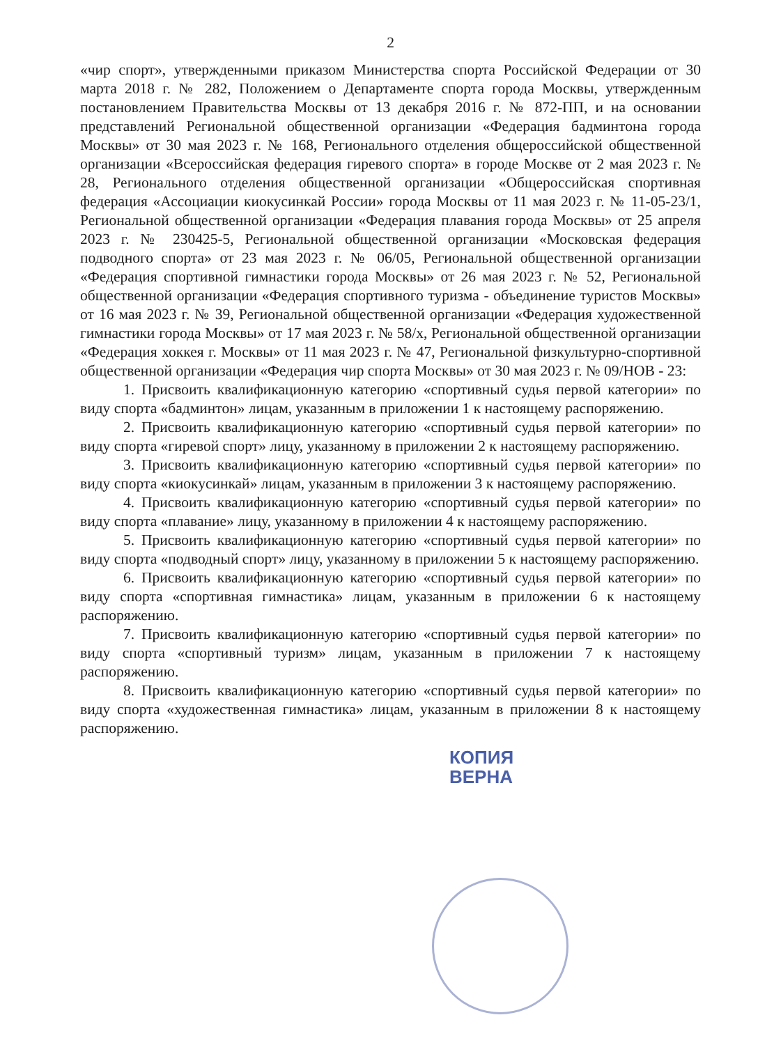2
«чир спорт», утвержденными приказом Министерства спорта Российской Федерации от 30 марта 2018 г. № 282, Положением о Департаменте спорта города Москвы, утвержденным постановлением Правительства Москвы от 13 декабря 2016 г. № 872-ПП, и на основании представлений Региональной общественной организации «Федерация бадминтона города Москвы» от 30 мая 2023 г. № 168, Регионального отделения общероссийской общественной организации «Всероссийская федерация гиревого спорта» в городе Москве от 2 мая 2023 г. № 28, Регионального отделения общественной организации «Общероссийская спортивная федерация «Ассоциации киокусинкай России» города Москвы от 11 мая 2023 г. № 11-05-23/1, Региональной общественной организации «Федерация плавания города Москвы» от 25 апреля 2023 г. № 230425-5, Региональной общественной организации «Московская федерация подводного спорта» от 23 мая 2023 г. № 06/05, Региональной общественной организации «Федерация спортивной гимнастики города Москвы» от 26 мая 2023 г. № 52, Региональной общественной организации «Федерация спортивного туризма - объединение туристов Москвы» от 16 мая 2023 г. № 39, Региональной общественной организации «Федерация художественной гимнастики города Москвы» от 17 мая 2023 г. № 58/х, Региональной общественной организации «Федерация хоккея г. Москвы» от 11 мая 2023 г. № 47, Региональной физкультурно-спортивной общественной организации «Федерация чир спорта Москвы» от 30 мая 2023 г. № 09/НОВ - 23:
1. Присвоить квалификационную категорию «спортивный судья первой категории» по виду спорта «бадминтон» лицам, указанным в приложении 1 к настоящему распоряжению.
2. Присвоить квалификационную категорию «спортивный судья первой категории» по виду спорта «гиревой спорт» лицу, указанному в приложении 2 к настоящему распоряжению.
3. Присвоить квалификационную категорию «спортивный судья первой категории» по виду спорта «киокусинкай» лицам, указанным в приложении 3 к настоящему распоряжению.
4. Присвоить квалификационную категорию «спортивный судья первой категории» по виду спорта «плавание» лицу, указанному в приложении 4 к настоящему распоряжению.
5. Присвоить квалификационную категорию «спортивный судья первой категории» по виду спорта «подводный спорт» лицу, указанному в приложении 5 к настоящему распоряжению.
6. Присвоить квалификационную категорию «спортивный судья первой категории» по виду спорта «спортивная гимнастика» лицам, указанным в приложении 6 к настоящему распоряжению.
7. Присвоить квалификационную категорию «спортивный судья первой категории» по виду спорта «спортивный туризм» лицам, указанным в приложении 7 к настоящему распоряжению.
8. Присвоить квалификационную категорию «спортивный судья первой категории» по виду спорта «художественная гимнастика» лицам, указанным в приложении 8 к настоящему распоряжению.
КОПИЯ
ВЕРНА